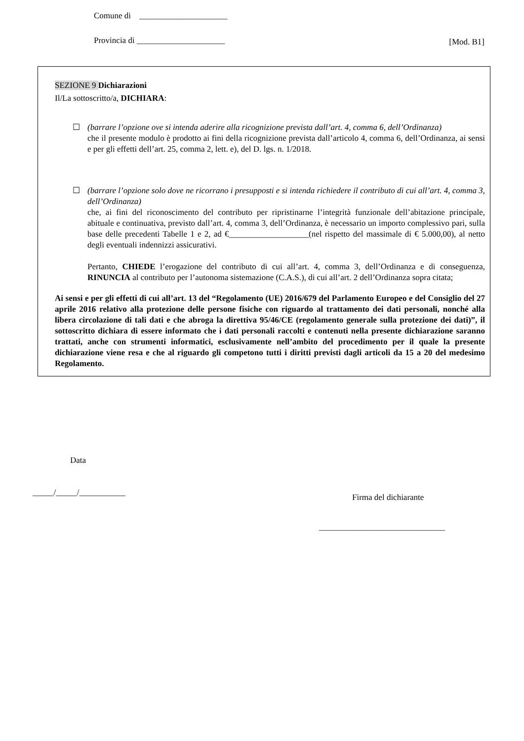Comune di _____________________
Provincia di _____________________
[Mod. B1]
SEZIONE 9 Dichiarazioni
Il/La sottoscritto/a, DICHIARA:
☐
(barrare l’opzione ove si intenda aderire alla ricognizione prevista dall’art. 4, comma 6, dell’Ordinanza)
che il presente modulo è prodotto ai fini della ricognizione prevista dall’articolo 4, comma 6, dell’Ordinanza, ai sensi e per gli effetti dell’art. 25, comma 2, lett. e), del D. lgs. n. 1/2018.
☐
(barrare l’opzione solo dove ne ricorrano i presupposti e si intenda richiedere il contributo di cui all’art. 4, comma 3, dell’Ordinanza)
che, ai fini del riconoscimento del contributo per ripristinarne l’integrità funzionale dell’abitazione principale, abituale e continuativa, previsto dall’art. 4, comma 3, dell’Ordinanza, è necessario un importo complessivo pari, sulla base delle precedenti Tabelle 1 e 2, ad €___________________(nel rispetto del massimale di € 5.000,00), al netto degli eventuali indennizzi assicurativi.
Pertanto, CHIEDE l’erogazione del contributo di cui all’art. 4, comma 3, dell’Ordinanza e di conseguenza, RINUNCIA al contributo per l’autonoma sistemazione (C.A.S.), di cui all’art. 2 dell’Ordinanza sopra citata;
Ai sensi e per gli effetti di cui all’art. 13 del “Regolamento (UE) 2016/679 del Parlamento Europeo e del Consiglio del 27 aprile 2016 relativo alla protezione delle persone fisiche con riguardo al trattamento dei dati personali, nonché alla libera circolazione di tali dati e che abroga la direttiva 95/46/CE (regolamento generale sulla protezione dei dati)”, il sottoscritto dichiara di essere informato che i dati personali raccolti e contenuti nella presente dichiarazione saranno trattati, anche con strumenti informatici, esclusivamente nell’ambito del procedimento per il quale la presente dichiarazione viene resa e che al riguardo gli competono tutti i diritti previsti dagli articoli da 15 a 20 del medesimo Regolamento.
Data
_____/_____/___________
Firma del dichiarante
______________________________